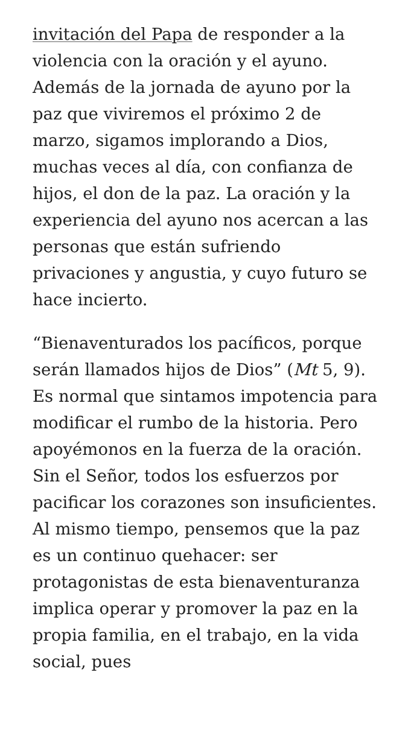invitación del Papa de responder a la violencia con la oración y el ayuno. Además de la jornada de ayuno por la paz que viviremos el próximo 2 de marzo, sigamos implorando a Dios, muchas veces al día, con confianza de hijos, el don de la paz. La oración y la experiencia del ayuno nos acercan a las personas que están sufriendo privaciones y angustia, y cuyo futuro se hace incierto.
“Bienaventurados los pacíficos, porque serán llamados hijos de Dios” (Mt 5, 9). Es normal que sintamos impotencia para modificar el rumbo de la historia. Pero apoyémonos en la fuerza de la oración. Sin el Señor, todos los esfuerzos por pacificar los corazones son insuficientes. Al mismo tiempo, pensemos que la paz es un continuo quehacer: ser protagonistas de esta bienaventuranza implica operar y promover la paz en la propia familia, en el trabajo, en la vida social, pues